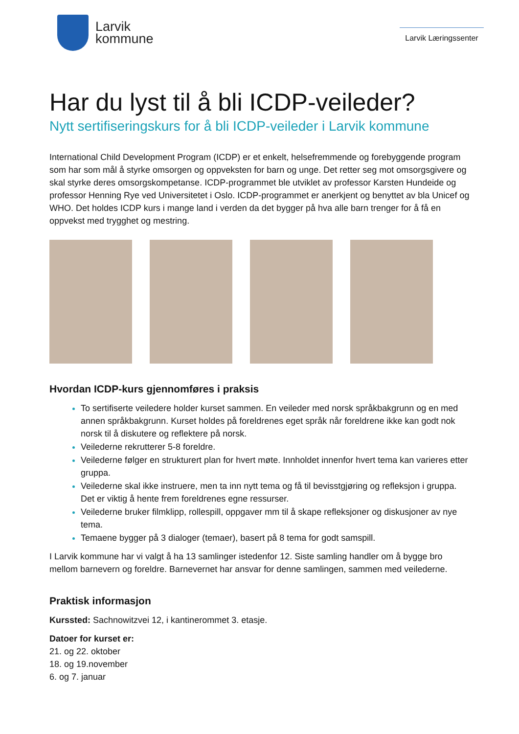Larvik
kommune
Larvik Læringssenter
Har du lyst til å bli ICDP-veileder?
Nytt sertifiseringskurs for å bli ICDP-veileder i Larvik kommune
International Child Development Program (ICDP) er et enkelt, helsefremmende og forebyggende program som har som mål å styrke omsorgen og oppveksten for barn og unge. Det retter seg mot omsorgsgivere og skal styrke deres omsorgskompetanse. ICDP-programmet ble utviklet av professor Karsten Hundeide og professor Henning Rye ved Universitetet i Oslo. ICDP-programmet er anerkjent og benyttet av bla Unicef og WHO. Det holdes ICDP kurs i mange land i verden da det bygger på hva alle barn trenger for å få en oppvekst med trygghet og mestring.
Hvordan ICDP-kurs gjennomføres i praksis
To sertifiserte veiledere holder kurset sammen. En veileder med norsk språkbakgrunn og en med annen språkbakgrunn. Kurset holdes på foreldrenes eget språk når foreldrene ikke kan godt nok norsk til å diskutere og reflektere på norsk.
Veilederne rekrutterer 5-8 foreldre.
Veilederne følger en strukturert plan for hvert møte. Innholdet innenfor hvert tema kan varieres etter gruppa.
Veilederne skal ikke instruere, men ta inn nytt tema og få til bevisstgjøring og refleksjon i gruppa. Det er viktig å hente frem foreldrenes egne ressurser.
Veilederne bruker filmklipp, rollespill, oppgaver mm til å skape refleksjoner og diskusjoner av nye tema.
Temaene bygger på 3 dialoger (temaer), basert på 8 tema for godt samspill.
I Larvik kommune har vi valgt å ha 13 samlinger istedenfor 12. Siste samling handler om å bygge bro mellom barnevern og foreldre. Barnevernet har ansvar for denne samlingen, sammen med veilederne.
Praktisk informasjon
Kurssted: Sachnowitzvei 12, i kantinerommet 3. etasje.
Datoer for kurset er:
21. og 22. oktober
18. og 19.november
6. og 7. januar